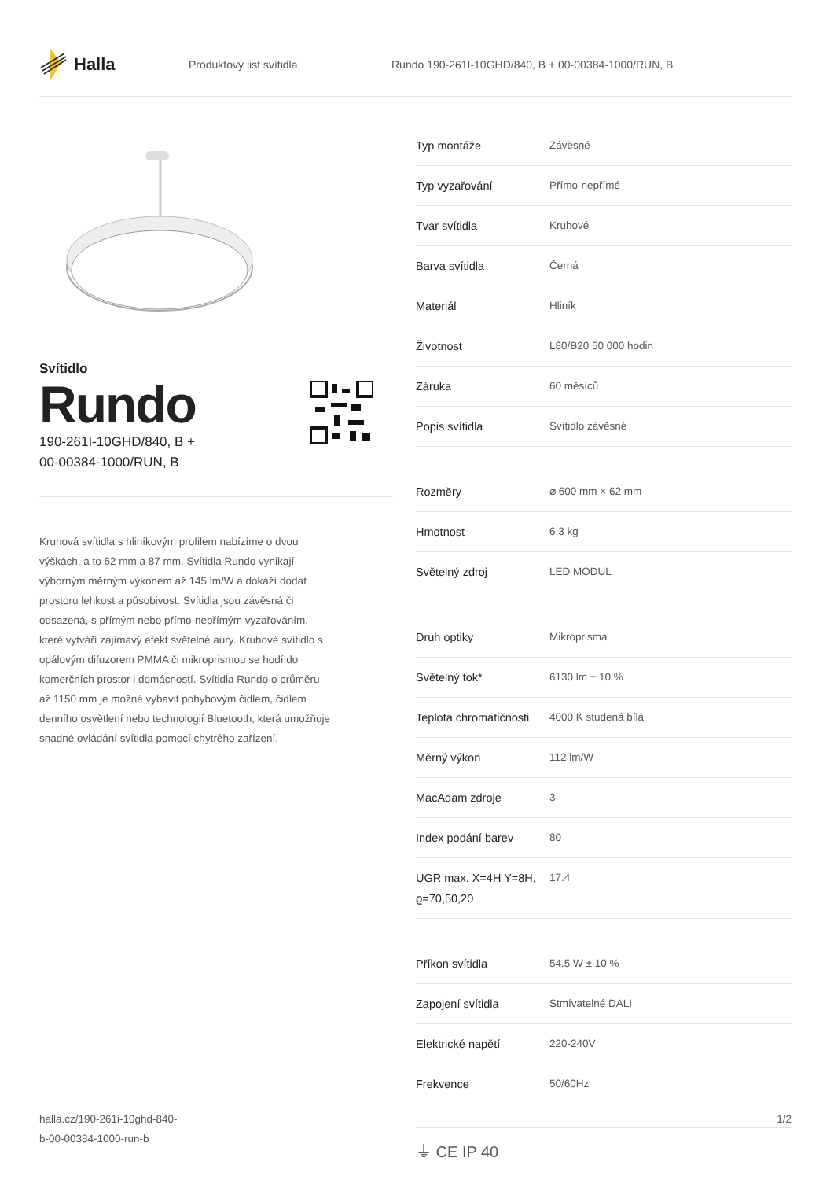Halla
Produktový list svítidla Rundo 190-261I-10GHD/840, B + 00-00384-1000/RUN, B
Svítidlo
Rundo
190-261I-10GHD/840, B +
00-00384-1000/RUN, B
Kruhová svítidla s hliníkovým profilem nabízíme o dvou výškách, a to 62 mm a 87 mm. Svítidla Rundo vynikají výborným měrným výkonem až 145 lm/W a dokáží dodat prostoru lehkost a působivost. Svítidla jsou závěsná či odsazená, s přímým nebo přímo-nepřímým vyzařováním, které vytváří zajímavý efekt světelné aury. Kruhové svítidlo s opálovým difuzorem PMMA či mikroprismou se hodí do komerčních prostor i domácností. Svítidla Rundo o průměru až 1150 mm je možné vybavit pohybovým čidlem, čidlem denního osvětlení nebo technologií Bluetooth, která umožňuje snadné ovládání svítidla pomocí chytrého zařízení.
| Typ montáže | Závěsné |
| Typ vyzařování | Přímo-nepřímé |
| Tvar svítidla | Kruhové |
| Barva svítidla | Černá |
| Materiál | Hliník |
| Životnost | L80/B20 50 000 hodin |
| Záruka | 60 měsíců |
| Popis svítidla | Svítidlo závěsné |
| Rozměry | ⌀ 600 mm × 62 mm |
| Hmotnost | 6.3 kg |
| Světelný zdroj | LED MODUL |
| Druh optiky | Mikroprisma |
| Světelný tok* | 6130 lm ± 10 % |
| Teplota chromatičnosti | 4000 K studená bílá |
| Měrný výkon | 112 lm/W |
| MacAdam zdroje | 3 |
| Index podání barev | 80 |
| UGR max. X=4H Y=8H, ϱ=70,50,20 | 17.4 |
| Příkon svítidla | 54.5 W ± 10 % |
| Zapojení svítidla | Stmívatelné DALI |
| Elektrické napětí | 220-240V |
| Frekvence | 50/60Hz |
⏚ CE IP 40
halla.cz/190-261i-10ghd-840-
b-00-00384-1000-run-b
1/2